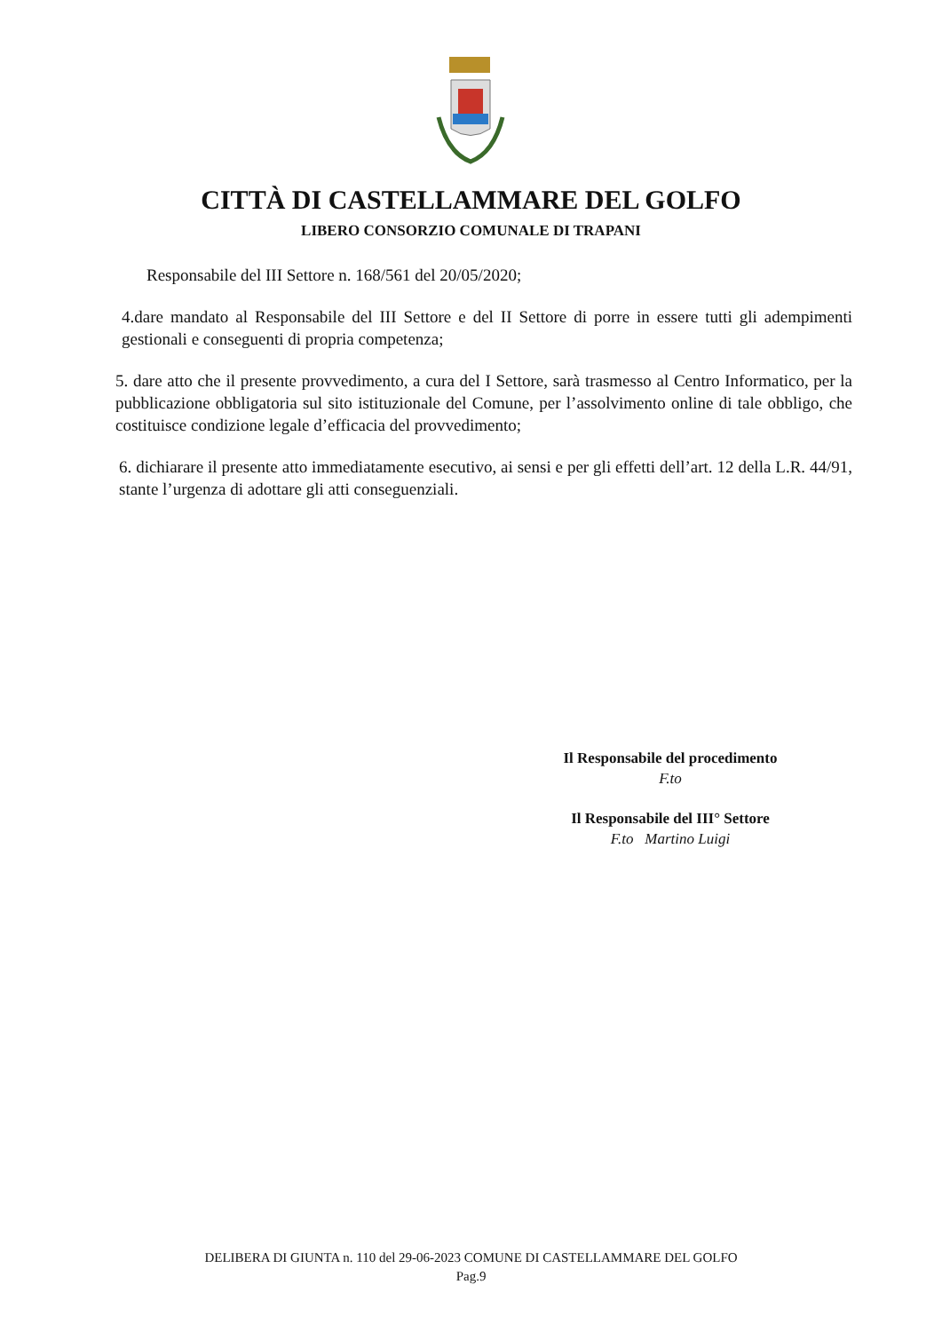CITTÀ DI CASTELLAMMARE DEL GOLFO
LIBERO CONSORZIO COMUNALE DI TRAPANI
Responsabile del III Settore n. 168/561 del 20/05/2020;
4.dare mandato al Responsabile del III Settore e del II Settore di porre in essere tutti gli adempimenti gestionali e conseguenti di propria competenza;
5. dare atto che il presente provvedimento, a cura del I Settore, sarà trasmesso al Centro Informatico, per la pubblicazione obbligatoria sul sito istituzionale del Comune, per l’assolvimento online di tale obbligo, che costituisce condizione legale d’efficacia del provvedimento;
6. dichiarare il presente atto immediatamente esecutivo, ai sensi e per gli effetti dell’art. 12 della L.R. 44/91, stante l’urgenza di adottare gli atti conseguenziali.
Il Responsabile del procedimento
F.to
Il Responsabile del III° Settore
F.to Martino Luigi
DELIBERA DI GIUNTA n. 110 del 29-06-2023 COMUNE DI CASTELLAMMARE DEL GOLFO
Pag.9